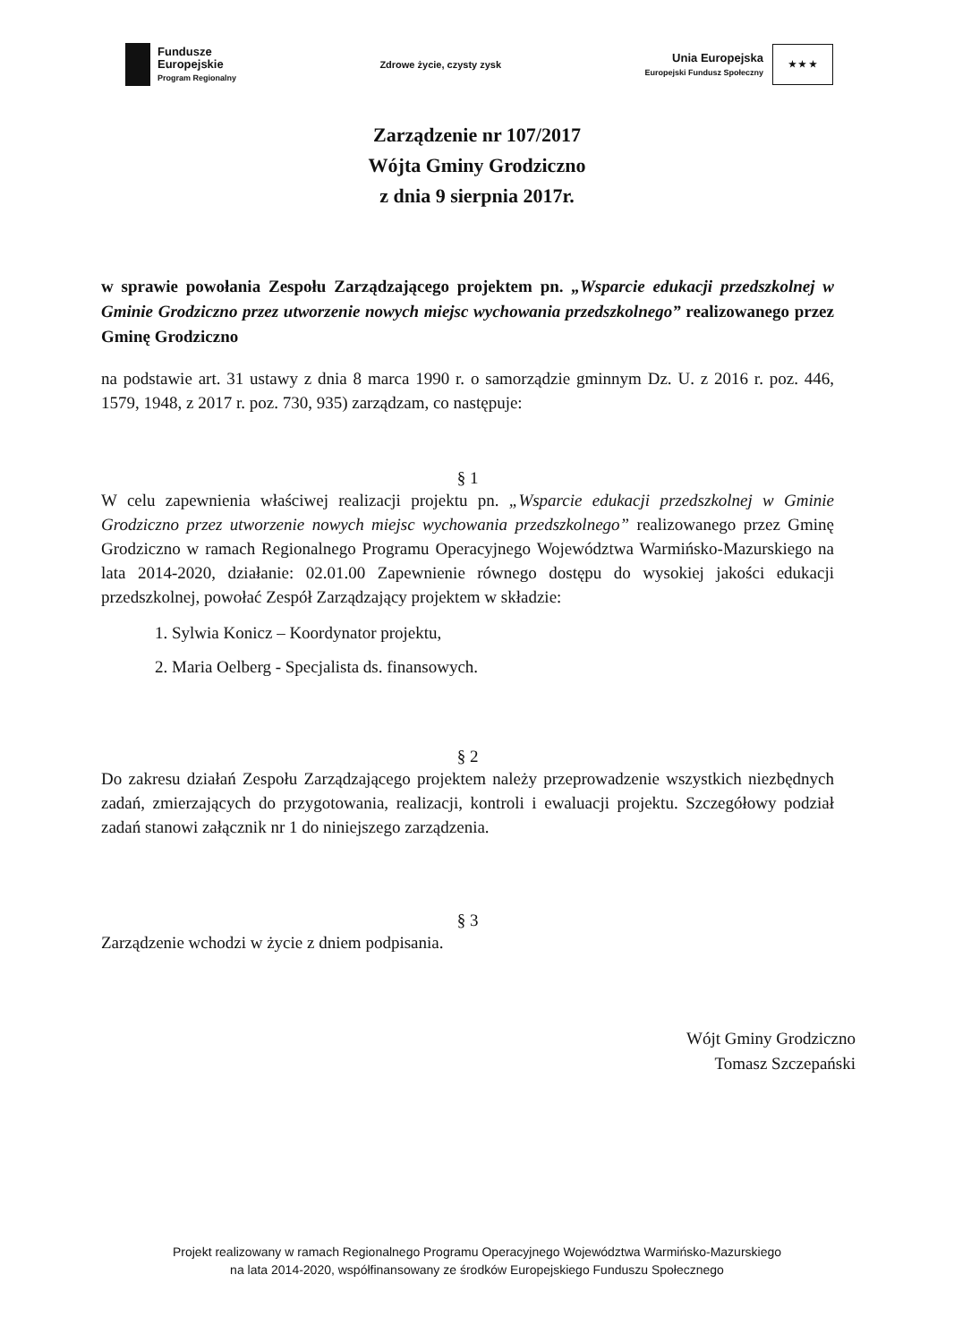Fundusze
Europejskie
Program Regionalny
Zdrowe życie, czysty zysk
Unia Europejska
Europejski Fundusz Społeczny
★ ★ ★
Zarządzenie nr 107/2017
Wójta Gminy Grodziczno
z dnia 9 sierpnia 2017r.
w sprawie powołania Zespołu Zarządzającego projektem pn. „Wsparcie edukacji przedszkolnej w Gminie Grodziczno przez utworzenie nowych miejsc wychowania przedszkolnego” realizowanego przez Gminę Grodziczno
na podstawie art. 31 ustawy z dnia 8 marca 1990 r. o samorządzie gminnym Dz. U. z 2016 r. poz. 446, 1579, 1948, z 2017 r. poz. 730, 935) zarządzam, co następuje:
§ 1
W celu zapewnienia właściwej realizacji projektu pn. „Wsparcie edukacji przedszkolnej w Gminie Grodziczno przez utworzenie nowych miejsc wychowania przedszkolnego” realizowanego przez Gminę Grodziczno w ramach Regionalnego Programu Operacyjnego Województwa Warmińsko-Mazurskiego na lata 2014-2020, działanie: 02.01.00 Zapewnienie równego dostępu do wysokiej jakości edukacji przedszkolnej, powołać Zespół Zarządzający projektem w składzie:
1. Sylwia Konicz – Koordynator projektu,
2. Maria Oelberg - Specjalista ds. finansowych.
§ 2
Do zakresu działań Zespołu Zarządzającego projektem należy przeprowadzenie wszystkich niezbędnych zadań, zmierzających do przygotowania, realizacji, kontroli i ewaluacji projektu. Szczegółowy podział zadań stanowi załącznik nr 1 do niniejszego zarządzenia.
§ 3
Zarządzenie wchodzi w życie z dniem podpisania.
Wójt Gminy Grodziczno
Tomasz Szczepański
Projekt realizowany w ramach Regionalnego Programu Operacyjnego Województwa Warmińsko-Mazurskiego
na lata 2014-2020, współfinansowany ze środków Europejskiego Funduszu Społecznego